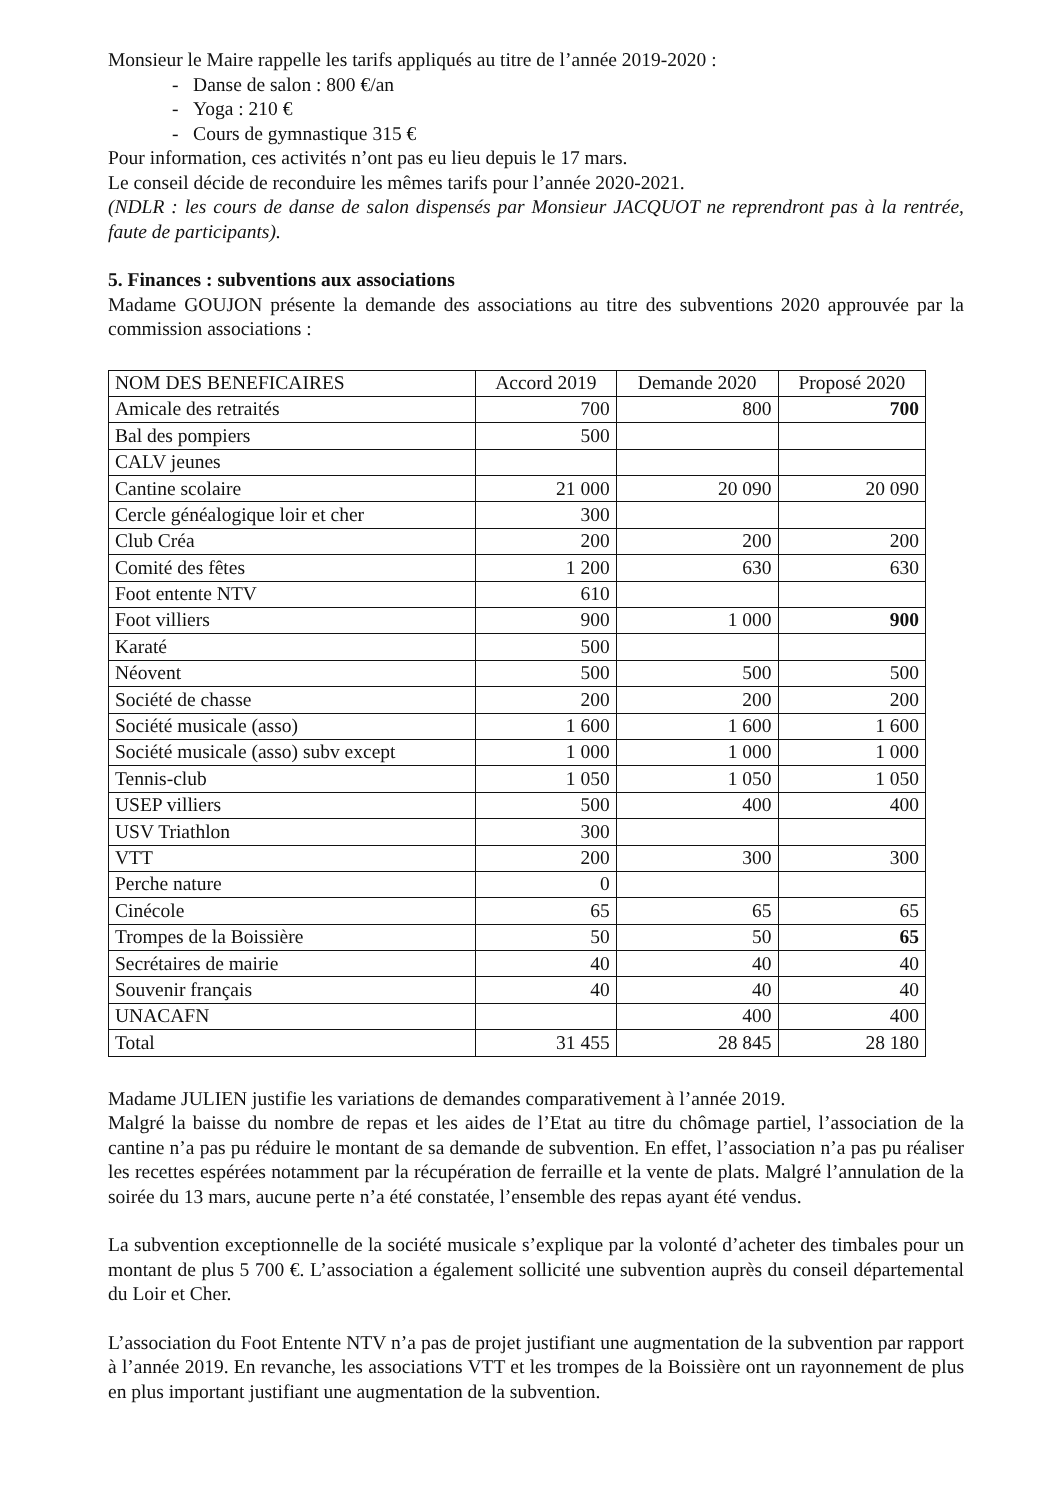Monsieur le Maire rappelle les tarifs appliqués au titre de l’année 2019-2020 :
- Danse de salon : 800 €/an
- Yoga : 210 €
- Cours de gymnastique 315 €
Pour information, ces activités n’ont pas eu lieu depuis le 17 mars.
Le conseil décide de reconduire les mêmes tarifs pour l’année 2020-2021.
(NDLR : les cours de danse de salon dispensés par Monsieur JACQUOT ne reprendront pas à la rentrée, faute de participants).
5. Finances : subventions aux associations
Madame GOUJON présente la demande des associations au titre des subventions 2020 approuvée par la commission associations :
| NOM DES BENEFICAIRES | Accord 2019 | Demande 2020 | Proposé 2020 |
| Amicale des retraités | 700 | 800 | 700 |
| Bal des pompiers | 500 | | |
| CALV jeunes | | | |
| Cantine scolaire | 21 000 | 20 090 | 20 090 |
| Cercle généalogique loir et cher | 300 | | |
| Club Créa | 200 | 200 | 200 |
| Comité des fêtes | 1 200 | 630 | 630 |
| Foot entente NTV | 610 | | |
| Foot villiers | 900 | 1 000 | 900 |
| Karaté | 500 | | |
| Néovent | 500 | 500 | 500 |
| Société de chasse | 200 | 200 | 200 |
| Société musicale (asso) | 1 600 | 1 600 | 1 600 |
| Société musicale (asso) subv except | 1 000 | 1 000 | 1 000 |
| Tennis-club | 1 050 | 1 050 | 1 050 |
| USEP villiers | 500 | 400 | 400 |
| USV Triathlon | 300 | | |
| VTT | 200 | 300 | 300 |
| Perche nature | 0 | | |
| Cinécole | 65 | 65 | 65 |
| Trompes de la Boissière | 50 | 50 | 65 |
| Secrétaires de mairie | 40 | 40 | 40 |
| Souvenir français | 40 | 40 | 40 |
| UNACAFN | | 400 | 400 |
| Total | 31 455 | 28 845 | 28 180 |
Madame JULIEN justifie les variations de demandes comparativement à l’année 2019.
Malgré la baisse du nombre de repas et les aides de l’Etat au titre du chômage partiel, l’association de la cantine n’a pas pu réduire le montant de sa demande de subvention. En effet, l’association n’a pas pu réaliser les recettes espérées notamment par la récupération de ferraille et la vente de plats. Malgré l’annulation de la soirée du 13 mars, aucune perte n’a été constatée, l’ensemble des repas ayant été vendus.
La subvention exceptionnelle de la société musicale s’explique par la volonté d’acheter des timbales pour un montant de plus 5 700 €. L’association a également sollicité une subvention auprès du conseil départemental du Loir et Cher.
L’association du Foot Entente NTV n’a pas de projet justifiant une augmentation de la subvention par rapport à l’année 2019. En revanche, les associations VTT et les trompes de la Boissière ont un rayonnement de plus en plus important justifiant une augmentation de la subvention.